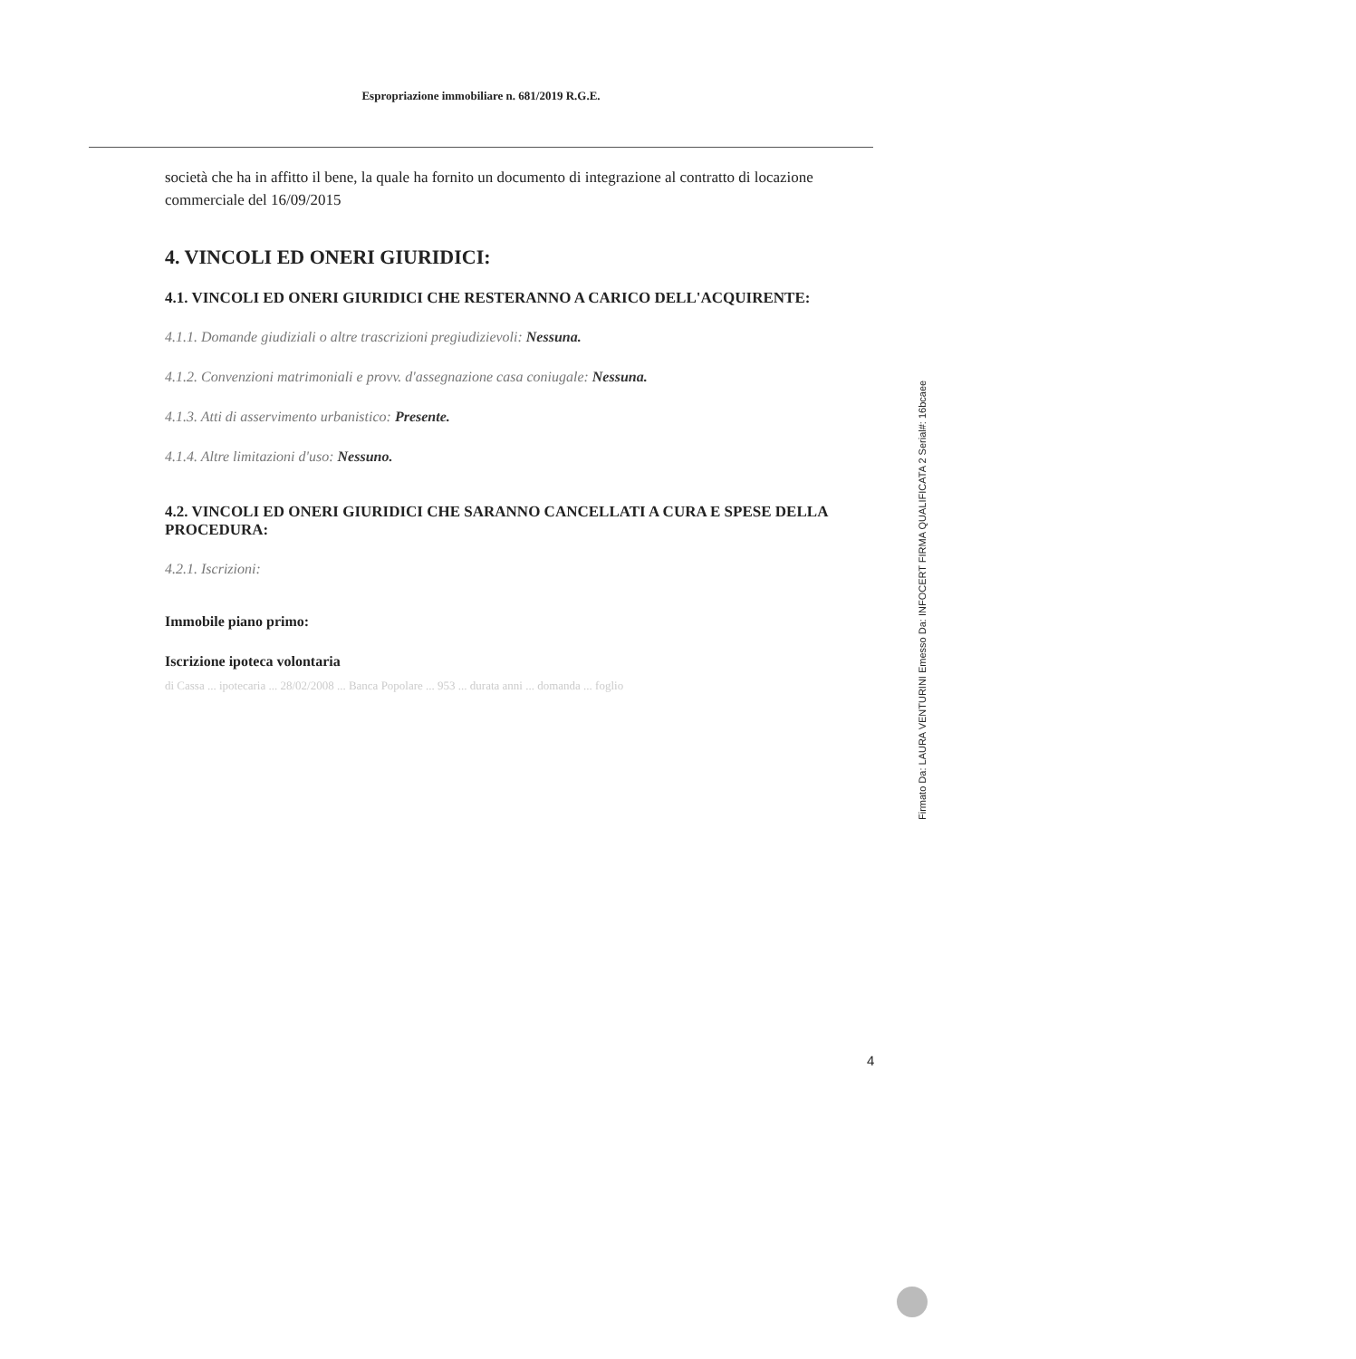Espropriazione immobiliare n. 681/2019 R.G.E.
società che ha in affitto il bene, la quale ha fornito un documento di integrazione al contratto di locazione commerciale del 16/09/2015
4. VINCOLI ED ONERI GIURIDICI:
4.1. VINCOLI ED ONERI GIURIDICI CHE RESTERANNO A CARICO DELL'ACQUIRENTE:
4.1.1. Domande giudiziali o altre trascrizioni pregiudizievoli: Nessuna.
4.1.2. Convenzioni matrimoniali e provv. d'assegnazione casa coniugale: Nessuna.
4.1.3. Atti di asservimento urbanistico: Presente.
4.1.4. Altre limitazioni d'uso: Nessuno.
4.2. VINCOLI ED ONERI GIURIDICI CHE SARANNO CANCELLATI A CURA E SPESE DELLA PROCEDURA:
4.2.1. Iscrizioni:
Immobile piano primo:
Iscrizione ipoteca volontaria
di Cassa ... ipotecaria ... 28/02/2008 ... Banca Popolare ... 953 ... durata anni ... domanda ... foglio
4
Firmato Da: LAURA VENTURINI Emesso Da: INFOCERT FIRMA QUALIFICATA 2 Serial#: 16bcaee